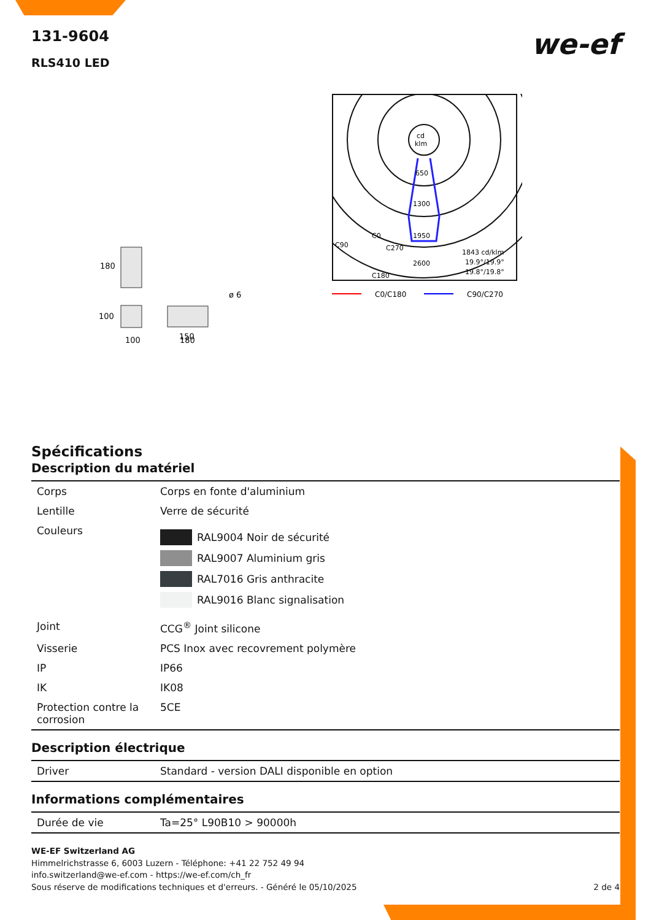131-9604
RLS410 LED
we-ef
180
100
100
180
150
ø 6
cd
klm
650
1300
1950
2600
C90
C0
C270
C180
1843 cd/klm
19.9°/19.9°
19.8°/19.8°
C0/C180
C90/C270
Spécifications
Description du matériel
| Corps | Corps en fonte d'aluminium |
| Lentille | Verre de sécurité |
| Couleurs | RAL9004 Noir de sécurité RAL9007 Aluminium gris RAL7016 Gris anthracite RAL9016 Blanc signalisation |
| Joint | CCG<sup>®</sup> Joint silicone |
| Visserie | PCS Inox avec recovrement polymère |
| IP | IP66 |
| IK | IK08 |
| Protection contre la corrosion | 5CE |
Description électrique
| Driver | Standard - version DALI disponible en option |
Informations complémentaires
| Durée de vie | Ta=25° L90B10 > 90000h |
WE-EF Switzerland AG
Himmelrichstrasse 6, 6003 Luzern - Téléphone: +41 22 752 49 94
info.switzerland@we-ef.com - https://we-ef.com/ch_fr
Sous réserve de modifications techniques et d'erreurs. - Généré le 05/10/2025 2 de 4